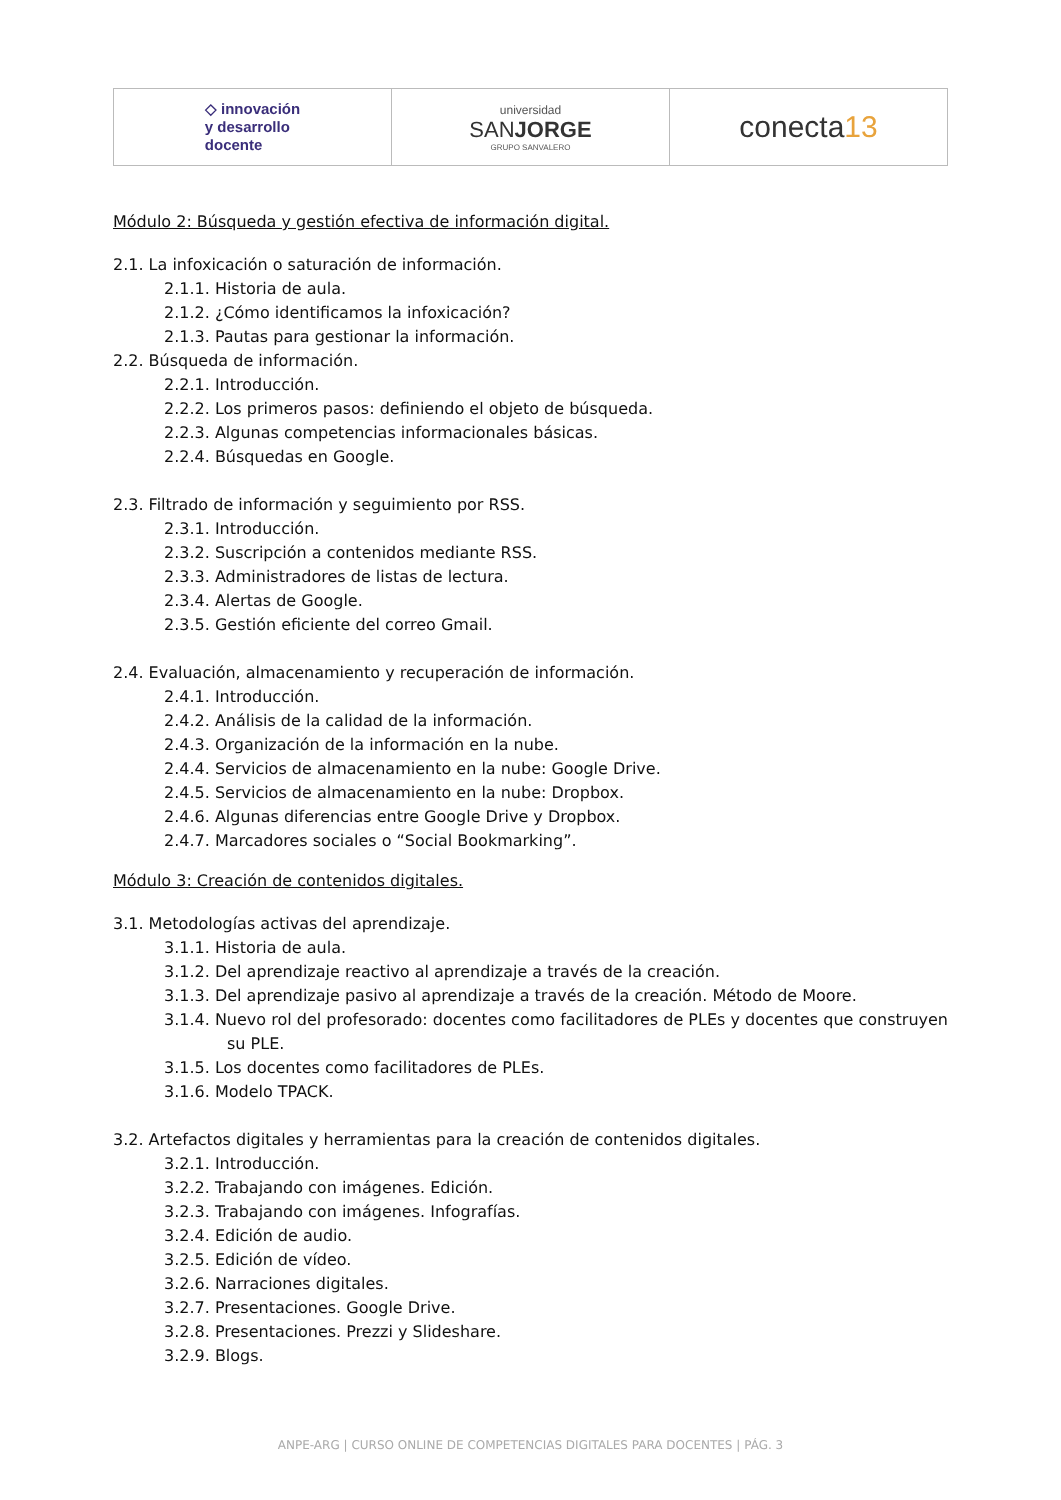◇ innovación
y desarrollo
docente
universidad
SANJORGE
GRUPO SANVALERO
conecta 13
Módulo 2: Búsqueda y gestión efectiva de información digital.
2.1. La infoxicación o saturación de información.
2.1.1. Historia de aula.
2.1.2. ¿Cómo identificamos la infoxicación?
2.1.3. Pautas para gestionar la información.
2.2. Búsqueda de información.
2.2.1. Introducción.
2.2.2. Los primeros pasos: definiendo el objeto de búsqueda.
2.2.3. Algunas competencias informacionales básicas.
2.2.4. Búsquedas en Google.
2.3. Filtrado de información y seguimiento por RSS.
2.3.1. Introducción.
2.3.2. Suscripción a contenidos mediante RSS.
2.3.3. Administradores de listas de lectura.
2.3.4. Alertas de Google.
2.3.5. Gestión eficiente del correo Gmail.
2.4. Evaluación, almacenamiento y recuperación de información.
2.4.1. Introducción.
2.4.2. Análisis de la calidad de la información.
2.4.3. Organización de la información en la nube.
2.4.4. Servicios de almacenamiento en la nube: Google Drive.
2.4.5. Servicios de almacenamiento en la nube: Dropbox.
2.4.6. Algunas diferencias entre Google Drive y Dropbox.
2.4.7. Marcadores sociales o “Social Bookmarking”.
Módulo 3: Creación de contenidos digitales.
3.1. Metodologías activas del aprendizaje.
3.1.1. Historia de aula.
3.1.2. Del aprendizaje reactivo al aprendizaje a través de la creación.
3.1.3. Del aprendizaje pasivo al aprendizaje a través de la creación. Método de Moore.
3.1.4. Nuevo rol del profesorado: docentes como facilitadores de PLEs y docentes que construyen su PLE.
3.1.5. Los docentes como facilitadores de PLEs.
3.1.6. Modelo TPACK.
3.2. Artefactos digitales y herramientas para la creación de contenidos digitales.
3.2.1. Introducción.
3.2.2. Trabajando con imágenes. Edición.
3.2.3. Trabajando con imágenes. Infografías.
3.2.4. Edición de audio.
3.2.5. Edición de vídeo.
3.2.6. Narraciones digitales.
3.2.7. Presentaciones. Google Drive.
3.2.8. Presentaciones. Prezzi y Slideshare.
3.2.9. Blogs.
ANPE-ARG | CURSO ONLINE DE COMPETENCIAS DIGITALES PARA DOCENTES | PÁG. 3